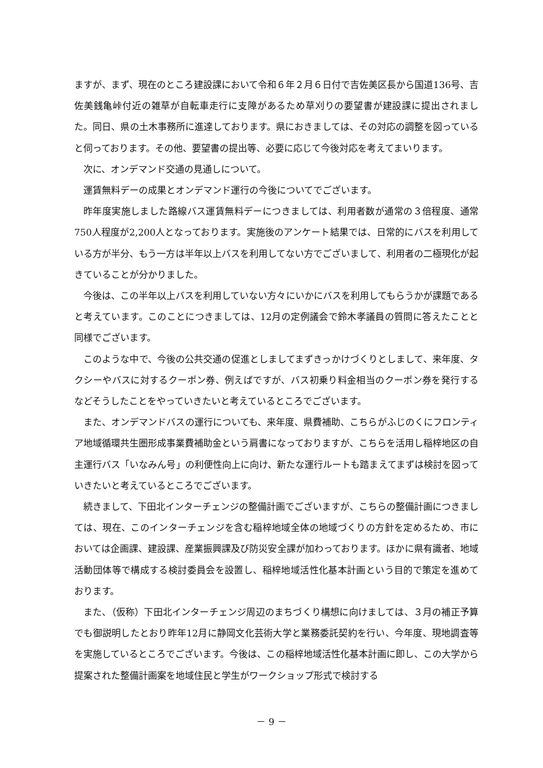ますが、まず、現在のところ建設課において令和６年２月６日付で吉佐美区長から国道136号、吉佐美銭亀峠付近の雑草が自転車走行に支障があるため草刈りの要望書が建設課に提出されました。同日、県の土木事務所に進達しております。県におきましては、その対応の調整を図っていると伺っております。その他、要望書の提出等、必要に応じて今後対応を考えてまいります。
次に、オンデマンド交通の見通しについて。
運賃無料デーの成果とオンデマンド運行の今後についてでございます。
昨年度実施しました路線バス運賃無料デーにつきましては、利用者数が通常の３倍程度、通常750人程度が2,200人となっております。実施後のアンケート結果では、日常的にバスを利用している方が半分、もう一方は半年以上バスを利用してない方でございまして、利用者の二極現化が起きていることが分かりました。
今後は、この半年以上バスを利用していない方々にいかにバスを利用してもらうかが課題であると考えています。このことにつきましては、12月の定例議会で鈴木孝議員の質問に答えたことと同様でございます。
このような中で、今後の公共交通の促進としましてまずきっかけづくりとしまして、来年度、タクシーやバスに対するクーポン券、例えばですが、バス初乗り料金相当のクーポン券を発行するなどそうしたことをやっていきたいと考えているところでございます。
また、オンデマンドバスの運行についても、来年度、県費補助、こちらがふじのくにフロンティア地域循環共生圏形成事業費補助金という肩書になっておりますが、こちらを活用し稲梓地区の自主運行バス「いなみん号」の利便性向上に向け、新たな運行ルートも踏まえてまずは検討を図っていきたいと考えているところでございます。
続きまして、下田北インターチェンジの整備計画でございますが、こちらの整備計画につきましては、現在、このインターチェンジを含む稲梓地域全体の地域づくりの方針を定めるため、市においては企画課、建設課、産業振興課及び防災安全課が加わっております。ほかに県有識者、地域活動団体等で構成する検討委員会を設置し、稲梓地域活性化基本計画という目的で策定を進めております。
また、（仮称）下田北インターチェンジ周辺のまちづくり構想に向けましては、３月の補正予算でも御説明したとおり昨年12月に静岡文化芸術大学と業務委託契約を行い、今年度、現地調査等を実施しているところでございます。今後は、この稲梓地域活性化基本計画に即し、この大学から提案された整備計画案を地域住民と学生がワークショップ形式で検討する
－ 9 －